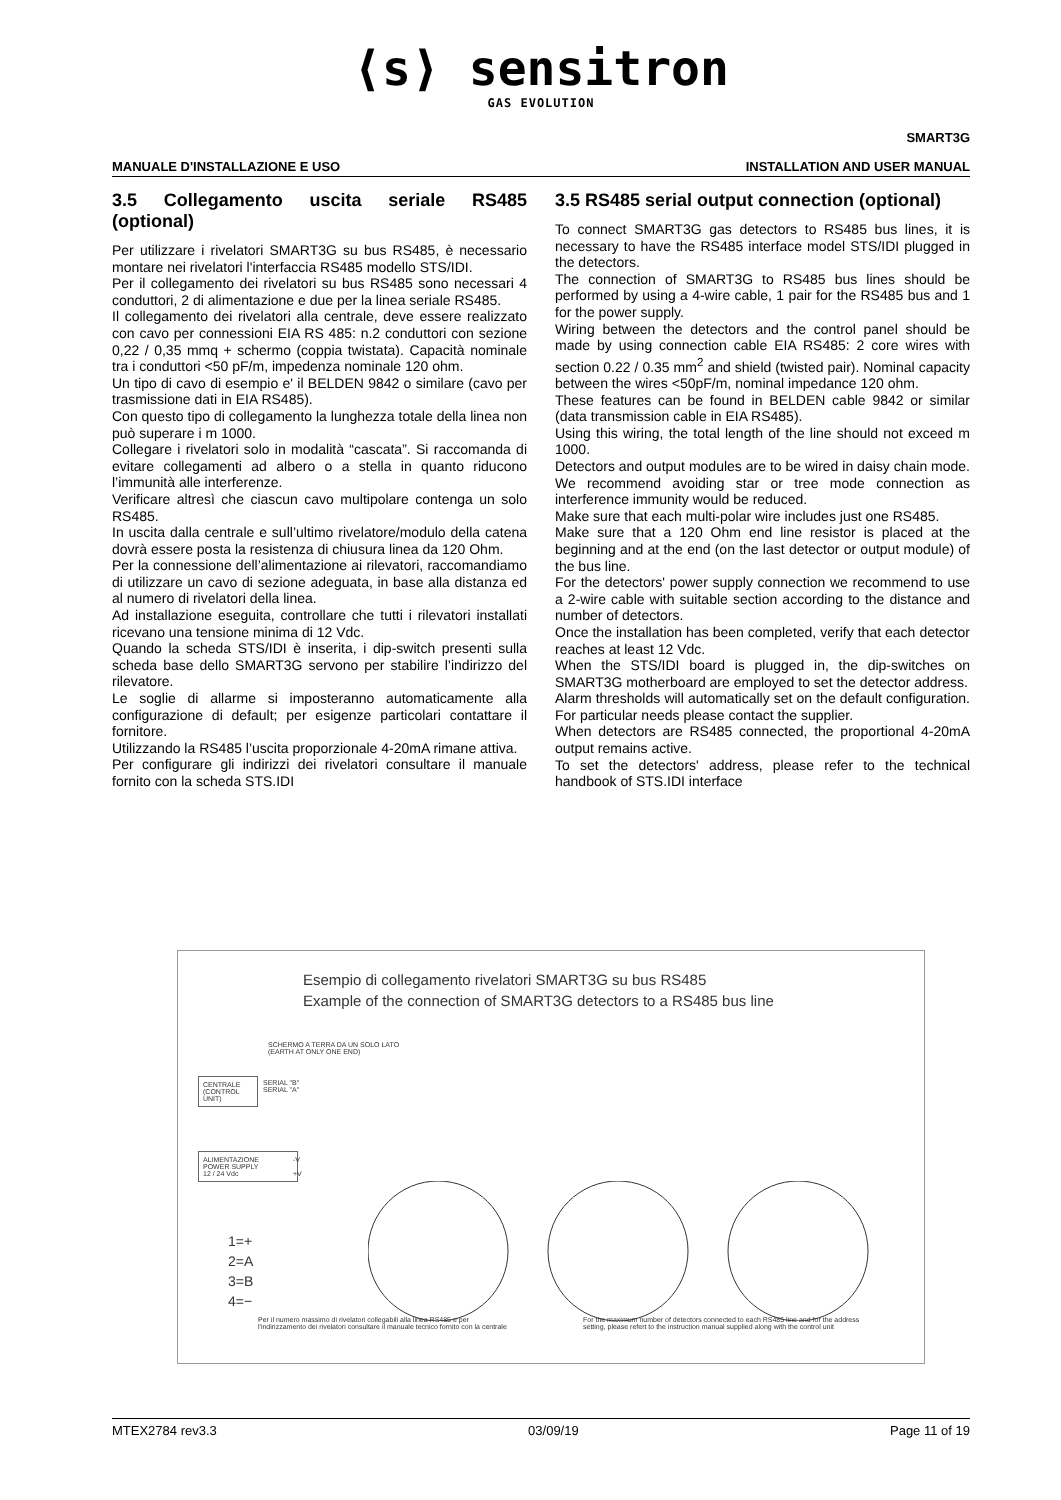⟨s⟩ sensitron
GAS EVOLUTION
SMART3G
MANUALE D'INSTALLAZIONE E USO INSTALLATION AND USER MANUAL
3.5 Collegamento uscita seriale RS485 (optional)
Per utilizzare i rivelatori SMART3G su bus RS485, è necessario montare nei rivelatori l'interfaccia RS485 modello STS/IDI.
Per il collegamento dei rivelatori su bus RS485 sono necessari 4 conduttori, 2 di alimentazione e due per la linea seriale RS485.
Il collegamento dei rivelatori alla centrale, deve essere realizzato con cavo per connessioni EIA RS 485: n.2 conduttori con sezione 0,22 / 0,35 mmq + schermo (coppia twistata). Capacità nominale tra i conduttori <50 pF/m, impedenza nominale 120 ohm.
Un tipo di cavo di esempio e' il BELDEN 9842 o similare (cavo per trasmissione dati in EIA RS485).
Con questo tipo di collegamento la lunghezza totale della linea non può superare i m 1000.
Collegare i rivelatori solo in modalità “cascata”. Si raccomanda di evitare collegamenti ad albero o a stella in quanto riducono l’immunità alle interferenze.
Verificare altresì che ciascun cavo multipolare contenga un solo RS485.
In uscita dalla centrale e sull’ultimo rivelatore/modulo della catena dovrà essere posta la resistenza di chiusura linea da 120 Ohm.
Per la connessione dell’alimentazione ai rilevatori, raccomandiamo di utilizzare un cavo di sezione adeguata, in base alla distanza ed al numero di rivelatori della linea.
Ad installazione eseguita, controllare che tutti i rilevatori installati ricevano una tensione minima di 12 Vdc.
Quando la scheda STS/IDI è inserita, i dip-switch presenti sulla scheda base dello SMART3G servono per stabilire l’indirizzo del rilevatore.
Le soglie di allarme si imposteranno automaticamente alla configurazione di default; per esigenze particolari contattare il fornitore.
Utilizzando la RS485 l’uscita proporzionale 4-20mA rimane attiva.
Per configurare gli indirizzi dei rivelatori consultare il manuale fornito con la scheda STS.IDI
3.5 RS485 serial output connection (optional)
To connect SMART3G gas detectors to RS485 bus lines, it is necessary to have the RS485 interface model STS/IDI plugged in the detectors.
The connection of SMART3G to RS485 bus lines should be performed by using a 4-wire cable, 1 pair for the RS485 bus and 1 for the power supply.
Wiring between the detectors and the control panel should be made by using connection cable EIA RS485: 2 core wires with section 0.22 / 0.35 mm<sup>2</sup> and shield (twisted pair). Nominal capacity between the wires <50pF/m, nominal impedance 120 ohm.
These features can be found in BELDEN cable 9842 or similar (data transmission cable in EIA RS485).
Using this wiring, the total length of the line should not exceed m 1000.
Detectors and output modules are to be wired in daisy chain mode. We recommend avoiding star or tree mode connection as interference immunity would be reduced.
Make sure that each multi-polar wire includes just one RS485.
Make sure that a 120 Ohm end line resistor is placed at the beginning and at the end (on the last detector or output module) of the bus line.
For the detectors' power supply connection we recommend to use a 2-wire cable with suitable section according to the distance and number of detectors.
Once the installation has been completed, verify that each detector reaches at least 12 Vdc.
When the STS/IDI board is plugged in, the dip-switches on SMART3G motherboard are employed to set the detector address.
Alarm thresholds will automatically set on the default configuration. For particular needs please contact the supplier.
When detectors are RS485 connected, the proportional 4-20mA output remains active.
To set the detectors' address, please refer to the technical handbook of STS.IDI interface
Esempio di collegamento rivelatori SMART3G su bus RS485
Example of the connection of SMART3G detectors to a RS485 bus line
SCHERMO A TERRA DA UN SOLO LATO
(EARTH AT ONLY ONE END)
CENTRALE
(CONTROL
UNIT)
SERIAL "B"
SERIAL "A"
ALIMENTAZIONE
POWER SUPPLY
12 / 24 Vdc
-V
+V
1=+
2=A
3=B
4=−
Per il numero massimo di rivelatori collegabili alla linea RS485 e per l'indirizzamento dei rivelatori consultare il manuale tecnico fornito con la centrale
For the maximum number of detectors connected to each RS485 line and for the address setting, please refert to the instruction manual supplied along with the control unit
MTEX2784 rev3.3 03/09/19 Page 11 of 19